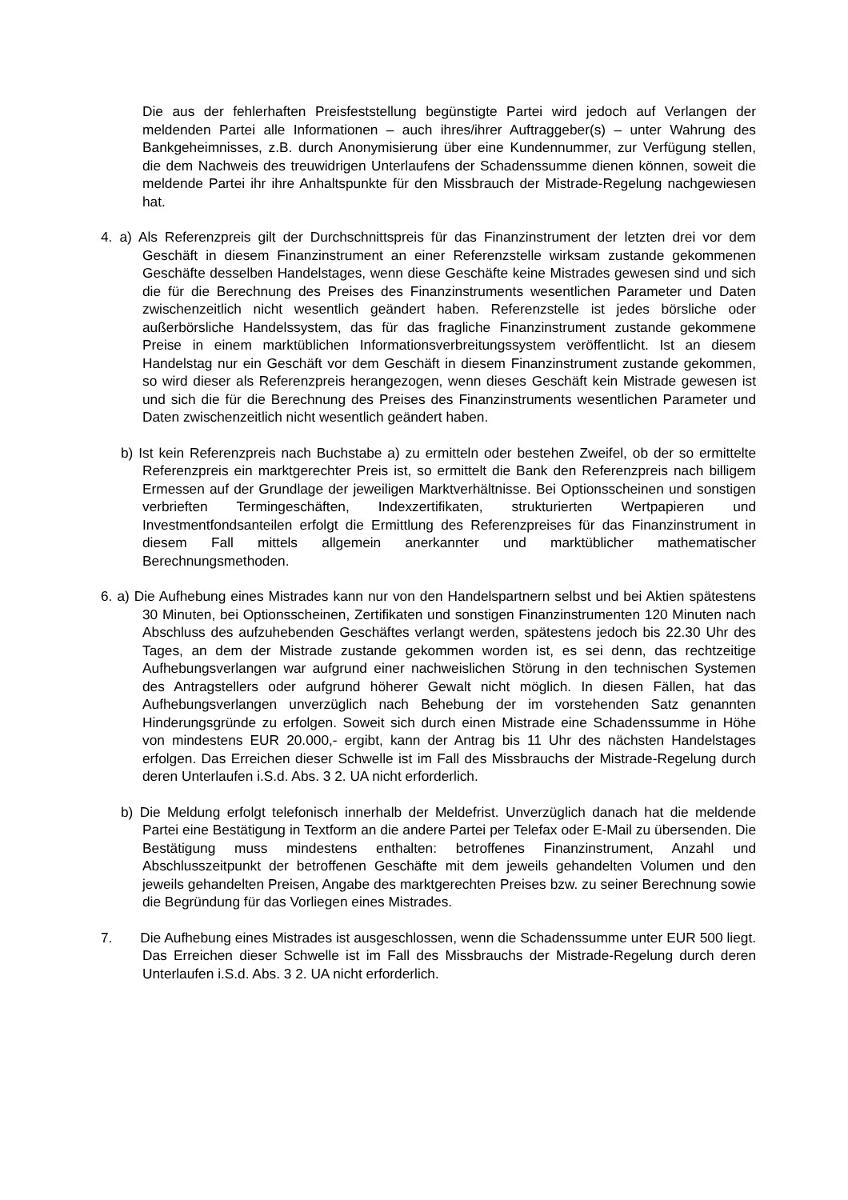Die aus der fehlerhaften Preisfeststellung begünstigte Partei wird jedoch auf Verlangen der meldenden Partei alle Informationen – auch ihres/ihrer Auftraggeber(s) – unter Wahrung des Bankgeheimnisses, z.B. durch Anonymisierung über eine Kundennummer, zur Verfügung stellen, die dem Nachweis des treuwidrigen Unterlaufens der Schadenssumme dienen können, soweit die meldende Partei ihr ihre Anhaltspunkte für den Missbrauch der Mistrade-Regelung nachgewiesen hat.
4. a) Als Referenzpreis gilt der Durchschnittspreis für das Finanzinstrument der letzten drei vor dem Geschäft in diesem Finanzinstrument an einer Referenzstelle wirksam zustande gekommenen Geschäfte desselben Handelstages, wenn diese Geschäfte keine Mistrades gewesen sind und sich die für die Berechnung des Preises des Finanzinstruments wesentlichen Parameter und Daten zwischenzeitlich nicht wesentlich geändert haben. Referenzstelle ist jedes börsliche oder außerbörsliche Handelssystem, das für das fragliche Finanzinstrument zustande gekommene Preise in einem marktüblichen Informationsverbreitungssystem veröffentlicht. Ist an diesem Handelstag nur ein Geschäft vor dem Geschäft in diesem Finanzinstrument zustande gekommen, so wird dieser als Referenzpreis herangezogen, wenn dieses Geschäft kein Mistrade gewesen ist und sich die für die Berechnung des Preises des Finanzinstruments wesentlichen Parameter und Daten zwischenzeitlich nicht wesentlich geändert haben.
b) Ist kein Referenzpreis nach Buchstabe a) zu ermitteln oder bestehen Zweifel, ob der so ermittelte Referenzpreis ein marktgerechter Preis ist, so ermittelt die Bank den Referenzpreis nach billigem Ermessen auf der Grundlage der jeweiligen Marktverhältnisse. Bei Optionsscheinen und sonstigen verbrieften Termingeschäften, Indexzertifikaten, strukturierten Wertpapieren und Investmentfondsanteilen erfolgt die Ermittlung des Referenzpreises für das Finanzinstrument in diesem Fall mittels allgemein anerkannter und marktüblicher mathematischer Berechnungsmethoden.
6. a) Die Aufhebung eines Mistrades kann nur von den Handelspartnern selbst und bei Aktien spätestens 30 Minuten, bei Optionsscheinen, Zertifikaten und sonstigen Finanzinstrumenten 120 Minuten nach Abschluss des aufzuhebenden Geschäftes verlangt werden, spätestens jedoch bis 22.30 Uhr des Tages, an dem der Mistrade zustande gekommen worden ist, es sei denn, das rechtzeitige Aufhebungsverlangen war aufgrund einer nachweislichen Störung in den technischen Systemen des Antragstellers oder aufgrund höherer Gewalt nicht möglich. In diesen Fällen, hat das Aufhebungsverlangen unverzüglich nach Behebung der im vorstehenden Satz genannten Hinderungsgründe zu erfolgen. Soweit sich durch einen Mistrade eine Schadenssumme in Höhe von mindestens EUR 20.000,- ergibt, kann der Antrag bis 11 Uhr des nächsten Handelstages erfolgen. Das Erreichen dieser Schwelle ist im Fall des Missbrauchs der Mistrade-Regelung durch deren Unterlaufen i.S.d. Abs. 3 2. UA nicht erforderlich.
b) Die Meldung erfolgt telefonisch innerhalb der Meldefrist. Unverzüglich danach hat die meldende Partei eine Bestätigung in Textform an die andere Partei per Telefax oder E-Mail zu übersenden. Die Bestätigung muss mindestens enthalten: betroffenes Finanzinstrument, Anzahl und Abschlusszeitpunkt der betroffenen Geschäfte mit dem jeweils gehandelten Volumen und den jeweils gehandelten Preisen, Angabe des marktgerechten Preises bzw. zu seiner Berechnung sowie die Begründung für das Vorliegen eines Mistrades.
7. Die Aufhebung eines Mistrades ist ausgeschlossen, wenn die Schadenssumme unter EUR 500 liegt. Das Erreichen dieser Schwelle ist im Fall des Missbrauchs der Mistrade-Regelung durch deren Unterlaufen i.S.d. Abs. 3 2. UA nicht erforderlich.